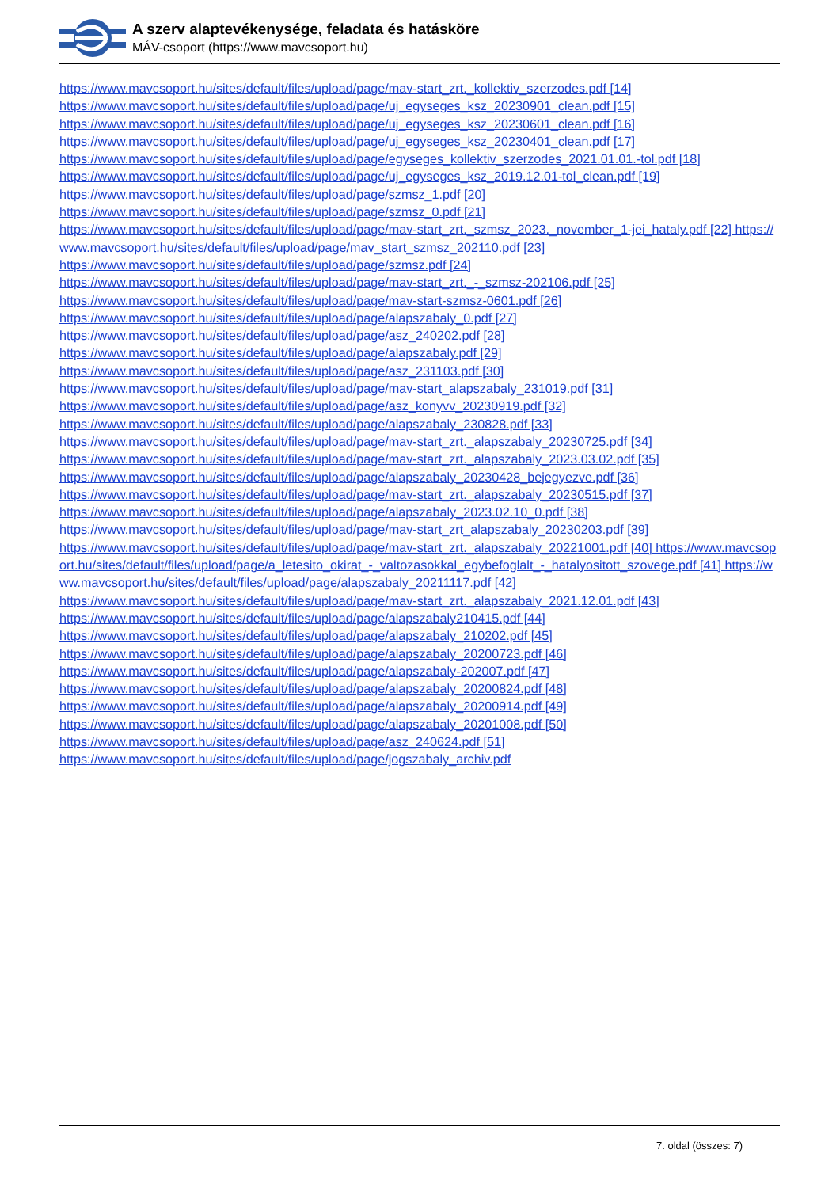A szerv alaptevékenysége, feladata és hatásköre
MÁV-csoport (https://www.mavcsoport.hu)
https://www.mavcsoport.hu/sites/default/files/upload/page/mav-start_zrt._kollektiv_szerzodes.pdf [14]
https://www.mavcsoport.hu/sites/default/files/upload/page/uj_egyseges_ksz_20230901_clean.pdf [15]
https://www.mavcsoport.hu/sites/default/files/upload/page/uj_egyseges_ksz_20230601_clean.pdf [16]
https://www.mavcsoport.hu/sites/default/files/upload/page/uj_egyseges_ksz_20230401_clean.pdf [17]
https://www.mavcsoport.hu/sites/default/files/upload/page/egyseges_kollektiv_szerzodes_2021.01.01.-tol.pdf [18]
https://www.mavcsoport.hu/sites/default/files/upload/page/uj_egyseges_ksz_2019.12.01-tol_clean.pdf [19]
https://www.mavcsoport.hu/sites/default/files/upload/page/szmsz_1.pdf [20]
https://www.mavcsoport.hu/sites/default/files/upload/page/szmsz_0.pdf [21]
https://www.mavcsoport.hu/sites/default/files/upload/page/mav-start_zrt._szmsz_2023._november_1-jei_hataly.pdf [22] https://www.mavcsoport.hu/sites/default/files/upload/page/mav_start_szmsz_202110.pdf [23]
https://www.mavcsoport.hu/sites/default/files/upload/page/szmsz.pdf [24]
https://www.mavcsoport.hu/sites/default/files/upload/page/mav-start_zrt._-_szmsz-202106.pdf [25]
https://www.mavcsoport.hu/sites/default/files/upload/page/mav-start-szmsz-0601.pdf [26]
https://www.mavcsoport.hu/sites/default/files/upload/page/alapszabaly_0.pdf [27]
https://www.mavcsoport.hu/sites/default/files/upload/page/asz_240202.pdf [28]
https://www.mavcsoport.hu/sites/default/files/upload/page/alapszabaly.pdf [29]
https://www.mavcsoport.hu/sites/default/files/upload/page/asz_231103.pdf [30]
https://www.mavcsoport.hu/sites/default/files/upload/page/mav-start_alapszabaly_231019.pdf [31]
https://www.mavcsoport.hu/sites/default/files/upload/page/asz_konyvv_20230919.pdf [32]
https://www.mavcsoport.hu/sites/default/files/upload/page/alapszabaly_230828.pdf [33]
https://www.mavcsoport.hu/sites/default/files/upload/page/mav-start_zrt._alapszabaly_20230725.pdf [34]
https://www.mavcsoport.hu/sites/default/files/upload/page/mav-start_zrt._alapszabaly_2023.03.02.pdf [35]
https://www.mavcsoport.hu/sites/default/files/upload/page/alapszabaly_20230428_bejegyezve.pdf [36]
https://www.mavcsoport.hu/sites/default/files/upload/page/mav-start_zrt._alapszabaly_20230515.pdf [37]
https://www.mavcsoport.hu/sites/default/files/upload/page/alapszabaly_2023.02.10_0.pdf [38]
https://www.mavcsoport.hu/sites/default/files/upload/page/mav-start_zrt_alapszabaly_20230203.pdf [39]
https://www.mavcsoport.hu/sites/default/files/upload/page/mav-start_zrt._alapszabaly_20221001.pdf [40] https://www.mavcsoport.hu/sites/default/files/upload/page/a_letesito_okirat_-_valtozasokkal_egybefoglalt_-_hatalyositott_szovege.pdf [41] https://www.mavcsoport.hu/sites/default/files/upload/page/alapszabaly_20211117.pdf [42]
https://www.mavcsoport.hu/sites/default/files/upload/page/mav-start_zrt._alapszabaly_2021.12.01.pdf [43]
https://www.mavcsoport.hu/sites/default/files/upload/page/alapszabaly210415.pdf [44]
https://www.mavcsoport.hu/sites/default/files/upload/page/alapszabaly_210202.pdf [45]
https://www.mavcsoport.hu/sites/default/files/upload/page/alapszabaly_20200723.pdf [46]
https://www.mavcsoport.hu/sites/default/files/upload/page/alapszabaly-202007.pdf [47]
https://www.mavcsoport.hu/sites/default/files/upload/page/alapszabaly_20200824.pdf [48]
https://www.mavcsoport.hu/sites/default/files/upload/page/alapszabaly_20200914.pdf [49]
https://www.mavcsoport.hu/sites/default/files/upload/page/alapszabaly_20201008.pdf [50]
https://www.mavcsoport.hu/sites/default/files/upload/page/asz_240624.pdf [51]
https://www.mavcsoport.hu/sites/default/files/upload/page/jogszabaly_archiv.pdf
7. oldal (összes: 7)